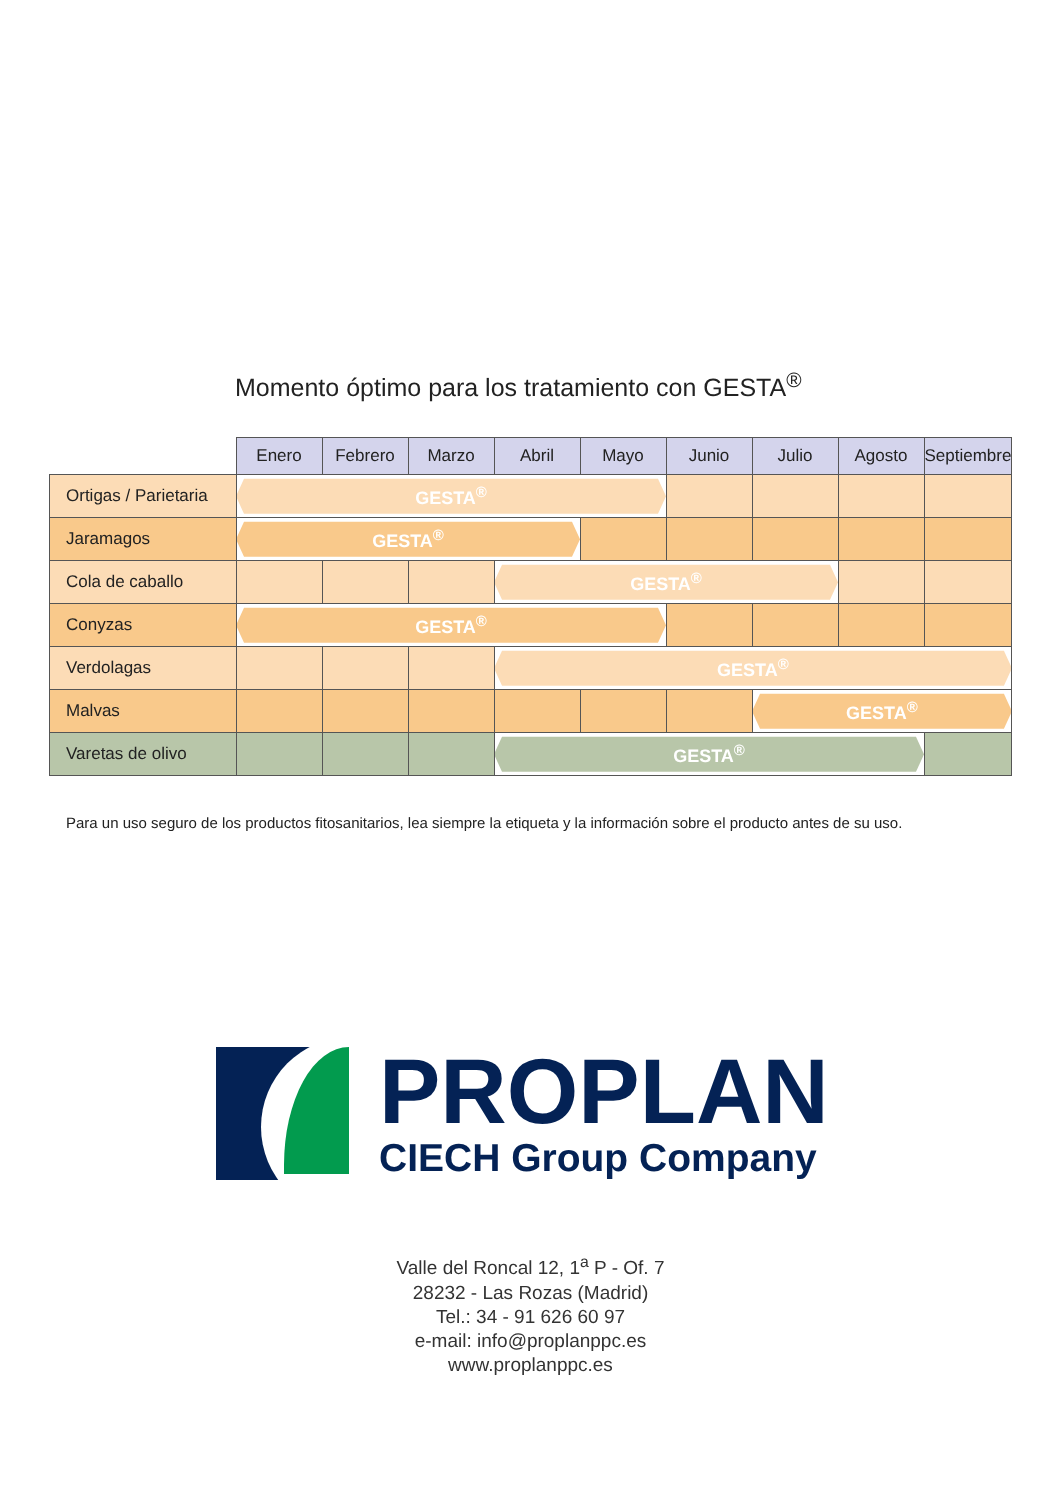Momento óptimo para los tratamiento con GESTA<sup>®</sup>
| | Enero | Febrero | Marzo | Abril | Mayo | Junio | Julio | Agosto | Septiembre |
| --- | --- | --- | --- | --- | --- | --- | --- | --- | --- |
| Ortigas / Parietaria | GESTA<sup>®</sup> | | | | | | | | |
| Jaramagos | GESTA<sup>®</sup> | | | | | | | | |
| Cola de caballo | | | | GESTA<sup>®</sup> | | | | | |
| Conyzas | GESTA<sup>®</sup> | | | | | | | | |
| Verdolagas | | | | GESTA<sup>®</sup> | | | | | |
| Malvas | | | | | | | GESTA<sup>®</sup> | | |
| Varetas de olivo | | | | GESTA<sup>®</sup> | | | | | |
Para un uso seguro de los productos fitosanitarios, lea siempre la etiqueta y la información sobre el producto antes de su uso.
PROPLAN
CIECH Group Company
Valle del Roncal 12, 1<sup>a</sup> P - Of. 7
28232 - Las Rozas (Madrid)
Tel.: 34 - 91 626 60 97
e-mail: info@proplanppc.es
www.proplanppc.es